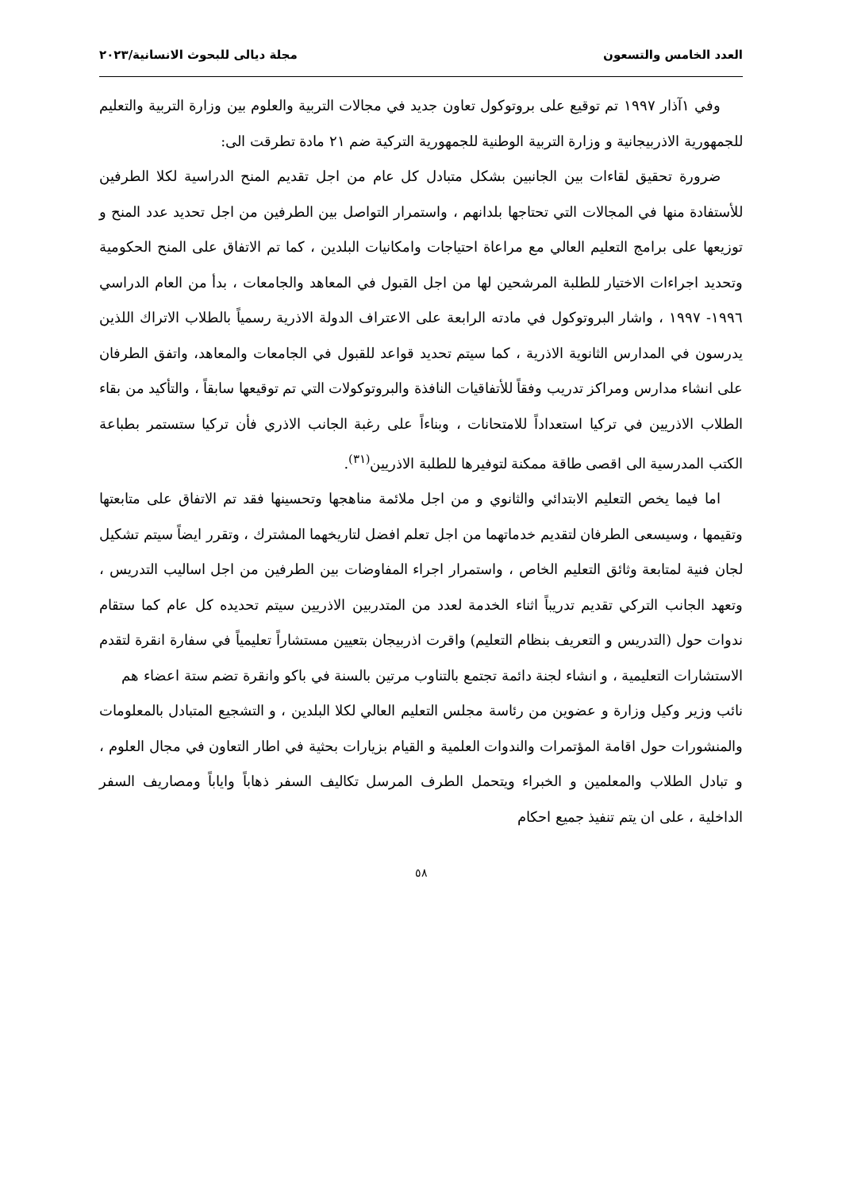العدد الخامس والتسعون مجلة ديالى للبحوث الانسانية/٢٠٢٣
وفي ١آذار ١٩٩٧ تم توقيع على بروتوكول تعاون جديد في مجالات التربية والعلوم بين وزارة التربية والتعليم للجمهورية الاذربيجانية و وزارة التربية الوطنية للجمهورية التركية ضم ٢١ مادة تطرقت الى:
ضرورة تحقيق لقاءات بين الجانبين بشكل متبادل كل عام من اجل تقديم المنح الدراسية لكلا الطرفين للأستفادة منها في المجالات التي تحتاجها بلدانهم ، واستمرار التواصل بين الطرفين من اجل تحديد عدد المنح و توزيعها على برامج التعليم العالي مع مراعاة احتياجات وامكانيات البلدين ، كما تم الاتفاق على المنح الحكومية وتحديد اجراءات الاختيار للطلبة المرشحين لها من اجل القبول في المعاهد والجامعات ، بدأ من العام الدراسي ١٩٩٦- ١٩٩٧ ، واشار البروتوكول في مادته الرابعة على الاعتراف الدولة الاذرية رسمياً بالطلاب الاتراك اللذين يدرسون في المدارس الثانوية الاذرية ، كما سيتم تحديد قواعد للقبول في الجامعات والمعاهد، واتفق الطرفان على انشاء مدارس ومراكز تدريب وفقاً للأتفاقيات النافذة والبروتوكولات التي تم توقيعها سابقاً ، والتأكيد من بقاء الطلاب الاذريين في تركيا استعداداً للامتحانات ، وبناءاً على رغبة الجانب الاذري فأن تركيا ستستمر بطباعة الكتب المدرسية الى اقصى طاقة ممكنة لتوفيرها للطلبة الاذريين<sup>(٣١)</sup>.
اما فيما يخص التعليم الابتدائي والثانوي و من اجل ملائمة مناهجها وتحسينها فقد تم الاتفاق على متابعتها وتقيمها ، وسيسعى الطرفان لتقديم خدماتهما من اجل تعلم افضل لتاريخهما المشترك ، وتقرر ايضاً سيتم تشكيل لجان فنية لمتابعة وثائق التعليم الخاص ، واستمرار اجراء المفاوضات بين الطرفين من اجل اساليب التدريس ، وتعهد الجانب التركي تقديم تدريباً اثناء الخدمة لعدد من المتدربين الاذريين سيتم تحديده كل عام كما ستقام ندوات حول (التدريس و التعريف بنظام التعليم) واقرت اذربيجان بتعيين مستشاراً تعليمياً في سفارة انقرة لتقدم الاستشارات التعليمية ، و انشاء لجنة دائمة تجتمع بالتناوب مرتين بالسنة في باكو وانقرة تضم ستة اعضاء هم
نائب وزير وكيل وزارة و عضوين من رئاسة مجلس التعليم العالي لكلا البلدين ، و التشجيع المتبادل بالمعلومات والمنشورات حول اقامة المؤتمرات والندوات العلمية و القيام بزيارات بحثية في اطار التعاون في مجال العلوم ، و تبادل الطلاب والمعلمين و الخبراء ويتحمل الطرف المرسل تكاليف السفر ذهاباً واياباً ومصاريف السفر الداخلية ، على ان يتم تنفيذ جميع احكام
٥٨